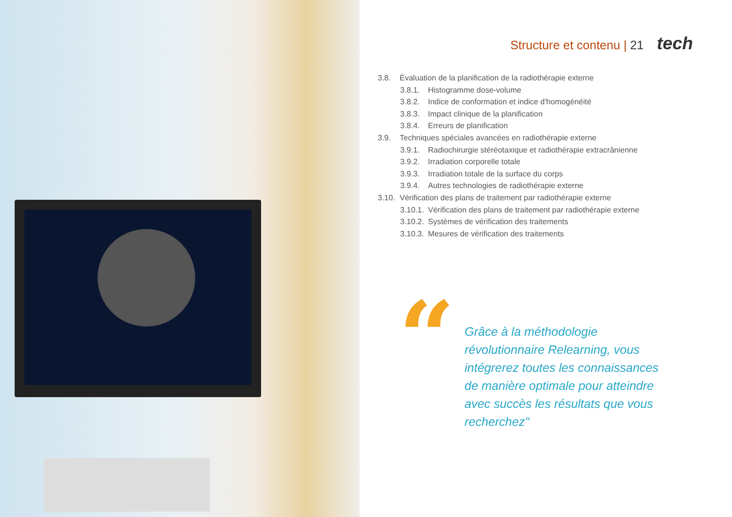Structure et contenu | 21 tech
3.8. Évaluation de la planification de la radiothérapie externe
3.8.1. Histogramme dose-volume
3.8.2. Indice de conformation et indice d'homogénéité
3.8.3. Impact clinique de la planification
3.8.4. Erreurs de planification
3.9. Techniques spéciales avancées en radiothérapie externe
3.9.1. Radiochirurgie stéréotaxique et radiothérapie extracrânienne
3.9.2. Irradiation corporelle totale
3.9.3. Irradiation totale de la surface du corps
3.9.4. Autres technologies de radiothérapie externe
3.10. Vérification des plans de traitement par radiothérapie externe
3.10.1. Vérification des plans de traitement par radiothérapie externe
3.10.2. Systèmes de vérification des traitements
3.10.3. Mesures de vérification des traitements
“
Grâce à la méthodologie révolutionnaire Relearning, vous intégrerez toutes les connaissances de manière optimale pour atteindre avec succès les résultats que vous recherchez"